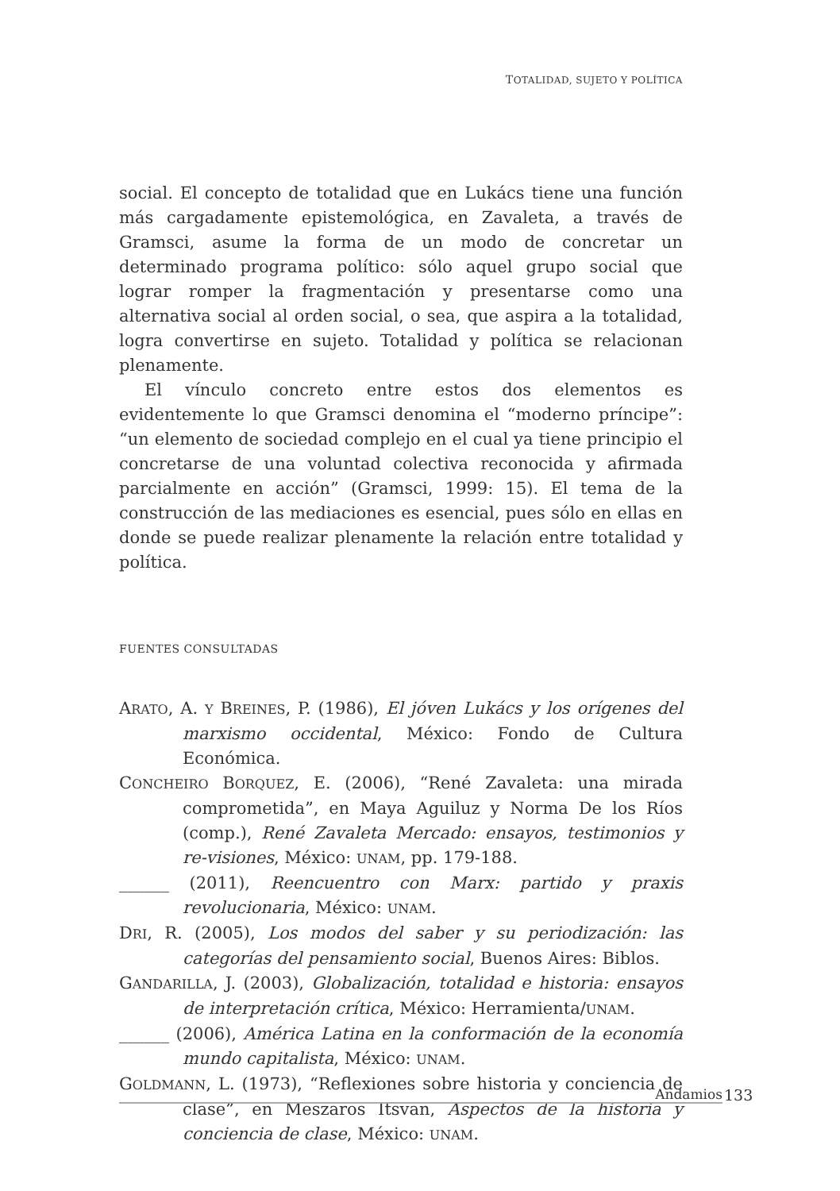TOTALIDAD, SUJETO Y POLÍTICA
social. El concepto de totalidad que en Lukács tiene una función más cargadamente epistemológica, en Zavaleta, a través de Gramsci, asume la forma de un modo de concretar un determinado programa político: sólo aquel grupo social que lograr romper la fragmentación y presentarse como una alternativa social al orden social, o sea, que aspira a la totalidad, logra convertirse en sujeto. Totalidad y política se relacionan plenamente.
El vínculo concreto entre estos dos elementos es evidentemente lo que Gramsci denomina el “moderno príncipe”: “un elemento de sociedad complejo en el cual ya tiene principio el concretarse de una voluntad colectiva reconocida y afirmada parcialmente en acción” (Gramsci, 1999: 15). El tema de la construcción de las mediaciones es esencial, pues sólo en ellas en donde se puede realizar plenamente la relación entre totalidad y política.
FUENTES CONSULTADAS
ARATO, A. Y BREINES, P. (1986), El jóven Lukács y los orígenes del marxismo occidental, México: Fondo de Cultura Económica.
CONCHEIRO BORQUEZ, E. (2006), “René Zavaleta: una mirada comprometida”, en Maya Aguiluz y Norma De los Ríos (comp.), René Zavaleta Mercado: ensayos, testimonios y re-visiones, México: UNAM, pp. 179-188.
______ (2011), Reencuentro con Marx: partido y praxis revolucionaria, México: UNAM.
DRI, R. (2005), Los modos del saber y su periodización: las categorías del pensamiento social, Buenos Aires: Biblos.
GANDARILLA, J. (2003), Globalización, totalidad e historia: ensayos de interpretación crítica, México: Herramienta/UNAM.
______ (2006), América Latina en la conformación de la economía mundo capitalista, México: UNAM.
GOLDMANN, L. (1973), “Reflexiones sobre historia y conciencia de clase”, en Meszaros Itsvan, Aspectos de la historia y conciencia de clase, México: UNAM.
Andamios 133